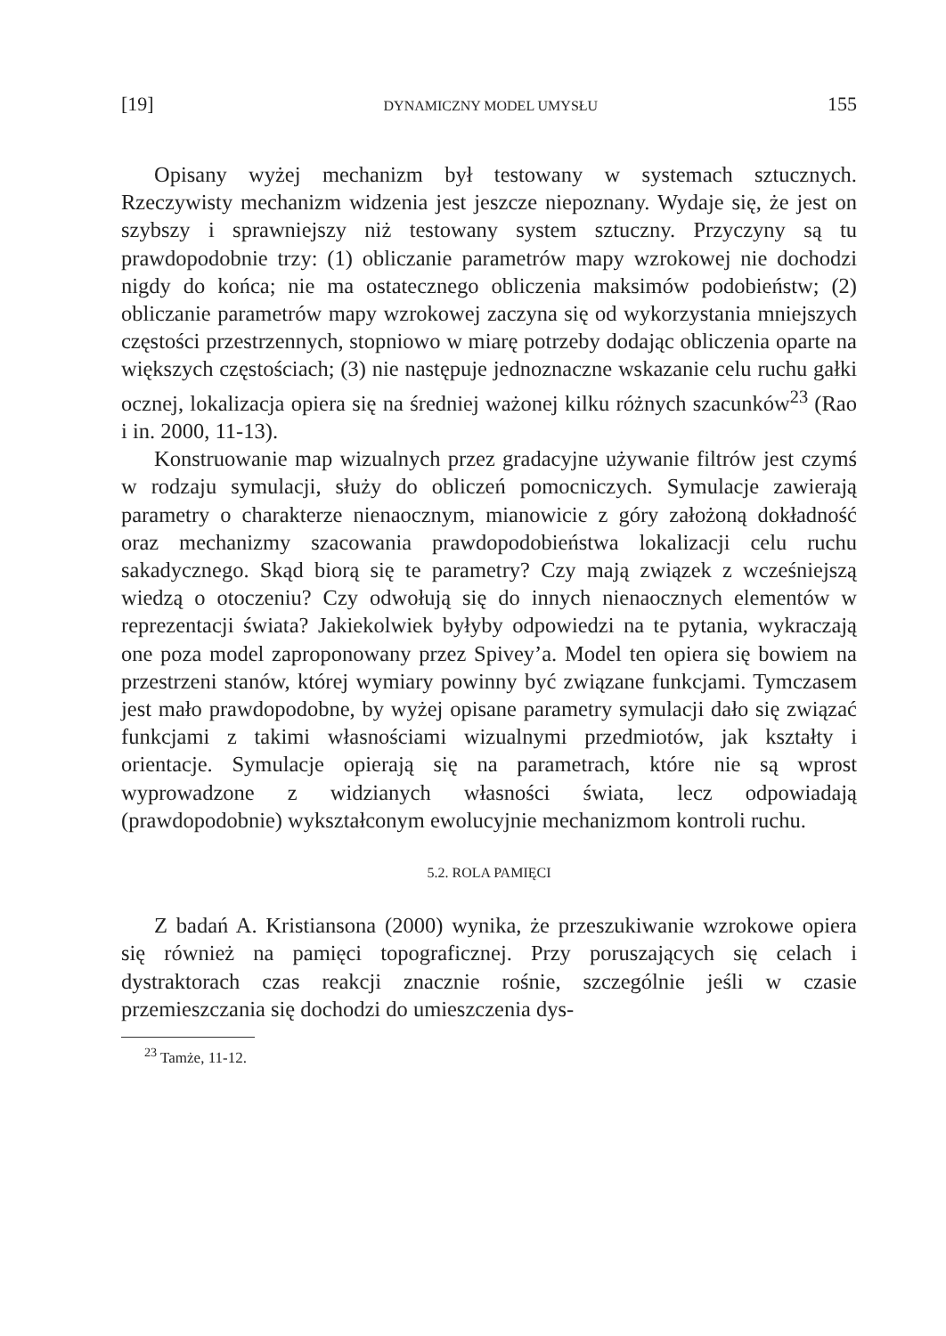[19] DYNAMICZNY MODEL UMYSŁU 155
Opisany wyżej mechanizm był testowany w systemach sztucznych. Rzeczywisty mechanizm widzenia jest jeszcze niepoznany. Wydaje się, że jest on szybszy i sprawniejszy niż testowany system sztuczny. Przyczyny są tu prawdopodobnie trzy: (1) obliczanie parametrów mapy wzrokowej nie dochodzi nigdy do końca; nie ma ostatecznego obliczenia maksimów podobieństw; (2) obliczanie parametrów mapy wzrokowej zaczyna się od wykorzystania mniejszych częstości przestrzennych, stopniowo w miarę potrzeby dodając obliczenia oparte na większych częstościach; (3) nie następuje jednoznaczne wskazanie celu ruchu gałki ocznej, lokalizacja opiera się na średniej ważonej kilku różnych szacunków<sup>23</sup> (Rao i in. 2000, 11-13).
Konstruowanie map wizualnych przez gradacyjne używanie filtrów jest czymś w rodzaju symulacji, służy do obliczeń pomocniczych. Symulacje zawierają parametry o charakterze nienaocznym, mianowicie z góry założoną dokładność oraz mechanizmy szacowania prawdopodobieństwa lokalizacji celu ruchu sakadycznego. Skąd biorą się te parametry? Czy mają związek z wcześniejszą wiedzą o otoczeniu? Czy odwołują się do innych nienaocznych elementów w reprezentacji świata? Jakiekolwiek byłyby odpowiedzi na te pytania, wykraczają one poza model zaproponowany przez Spivey’a. Model ten opiera się bowiem na przestrzeni stanów, której wymiary powinny być związane funkcjami. Tymczasem jest mało prawdopodobne, by wyżej opisane parametry symulacji dało się związać funkcjami z takimi własnościami wizualnymi przedmiotów, jak kształty i orientacje. Symulacje opierają się na parametrach, które nie są wprost wyprowadzone z widzianych własności świata, lecz odpowiadają (prawdopodobnie) wykształconym ewolucyjnie mechanizmom kontroli ruchu.
5.2. ROLA PAMIĘCI
Z badań A. Kristiansona (2000) wynika, że przeszukiwanie wzrokowe opiera się również na pamięci topograficznej. Przy poruszających się celach i dystraktorach czas reakcji znacznie rośnie, szczególnie jeśli w czasie przemieszczania się dochodzi do umieszczenia dys-
<sup>23</sup> Tamże, 11-12.